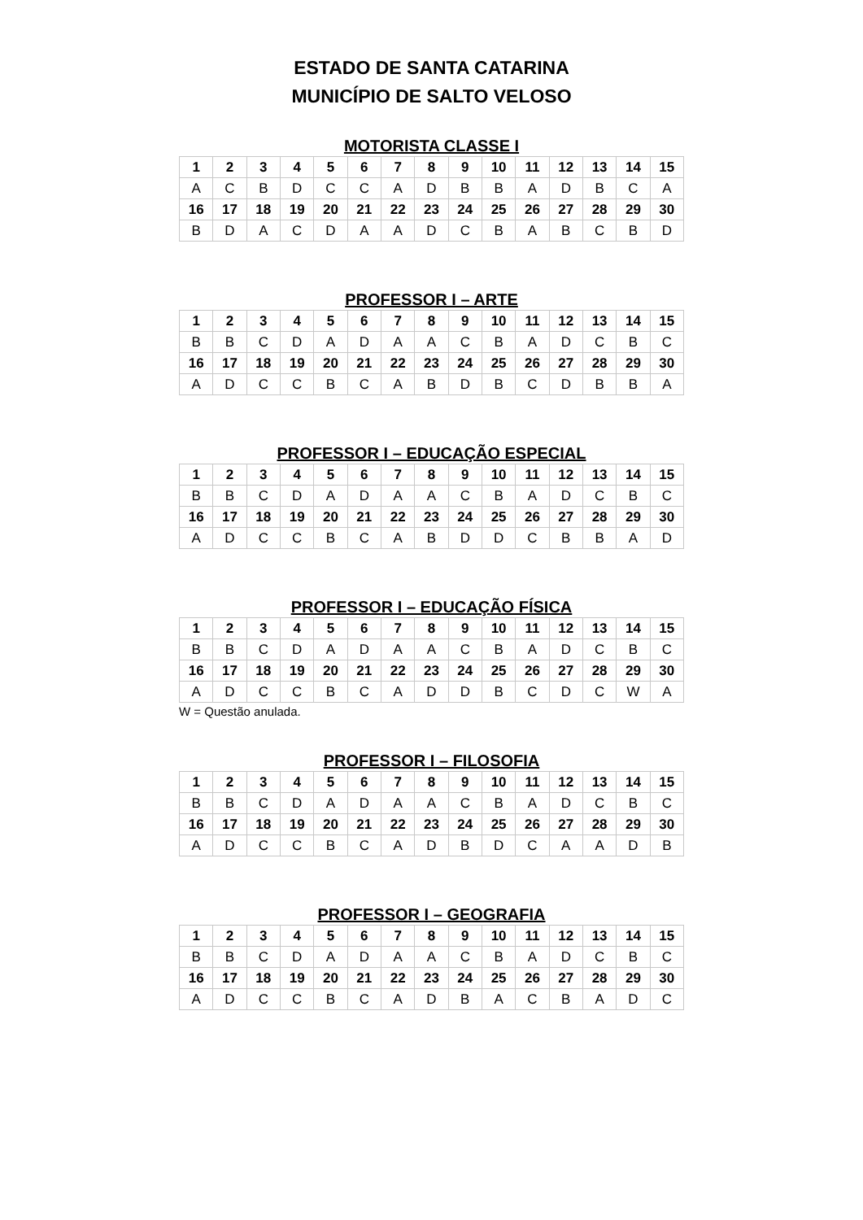ESTADO DE SANTA CATARINA
MUNICÍPIO DE SALTO VELOSO
MOTORISTA CLASSE I
| 1 | 2 | 3 | 4 | 5 | 6 | 7 | 8 | 9 | 10 | 11 | 12 | 13 | 14 | 15 |
| A | C | B | D | C | C | A | D | B | B | A | D | B | C | A |
| 16 | 17 | 18 | 19 | 20 | 21 | 22 | 23 | 24 | 25 | 26 | 27 | 28 | 29 | 30 |
| B | D | A | C | D | A | A | D | C | B | A | B | C | B | D |
PROFESSOR I – ARTE
| 1 | 2 | 3 | 4 | 5 | 6 | 7 | 8 | 9 | 10 | 11 | 12 | 13 | 14 | 15 |
| B | B | C | D | A | D | A | A | C | B | A | D | C | B | C |
| 16 | 17 | 18 | 19 | 20 | 21 | 22 | 23 | 24 | 25 | 26 | 27 | 28 | 29 | 30 |
| A | D | C | C | B | C | A | B | D | B | C | D | B | B | A |
PROFESSOR I – EDUCAÇÃO ESPECIAL
| 1 | 2 | 3 | 4 | 5 | 6 | 7 | 8 | 9 | 10 | 11 | 12 | 13 | 14 | 15 |
| B | B | C | D | A | D | A | A | C | B | A | D | C | B | C |
| 16 | 17 | 18 | 19 | 20 | 21 | 22 | 23 | 24 | 25 | 26 | 27 | 28 | 29 | 30 |
| A | D | C | C | B | C | A | B | D | D | C | B | B | A | D |
PROFESSOR I – EDUCAÇÃO FÍSICA
| 1 | 2 | 3 | 4 | 5 | 6 | 7 | 8 | 9 | 10 | 11 | 12 | 13 | 14 | 15 |
| B | B | C | D | A | D | A | A | C | B | A | D | C | B | C |
| 16 | 17 | 18 | 19 | 20 | 21 | 22 | 23 | 24 | 25 | 26 | 27 | 28 | 29 | 30 |
| A | D | C | C | B | C | A | D | D | B | C | D | C | W | A |
W = Questão anulada.
PROFESSOR I – FILOSOFIA
| 1 | 2 | 3 | 4 | 5 | 6 | 7 | 8 | 9 | 10 | 11 | 12 | 13 | 14 | 15 |
| B | B | C | D | A | D | A | A | C | B | A | D | C | B | C |
| 16 | 17 | 18 | 19 | 20 | 21 | 22 | 23 | 24 | 25 | 26 | 27 | 28 | 29 | 30 |
| A | D | C | C | B | C | A | D | B | D | C | A | A | D | B |
PROFESSOR I – GEOGRAFIA
| 1 | 2 | 3 | 4 | 5 | 6 | 7 | 8 | 9 | 10 | 11 | 12 | 13 | 14 | 15 |
| B | B | C | D | A | D | A | A | C | B | A | D | C | B | C |
| 16 | 17 | 18 | 19 | 20 | 21 | 22 | 23 | 24 | 25 | 26 | 27 | 28 | 29 | 30 |
| A | D | C | C | B | C | A | D | B | A | C | B | A | D | C |